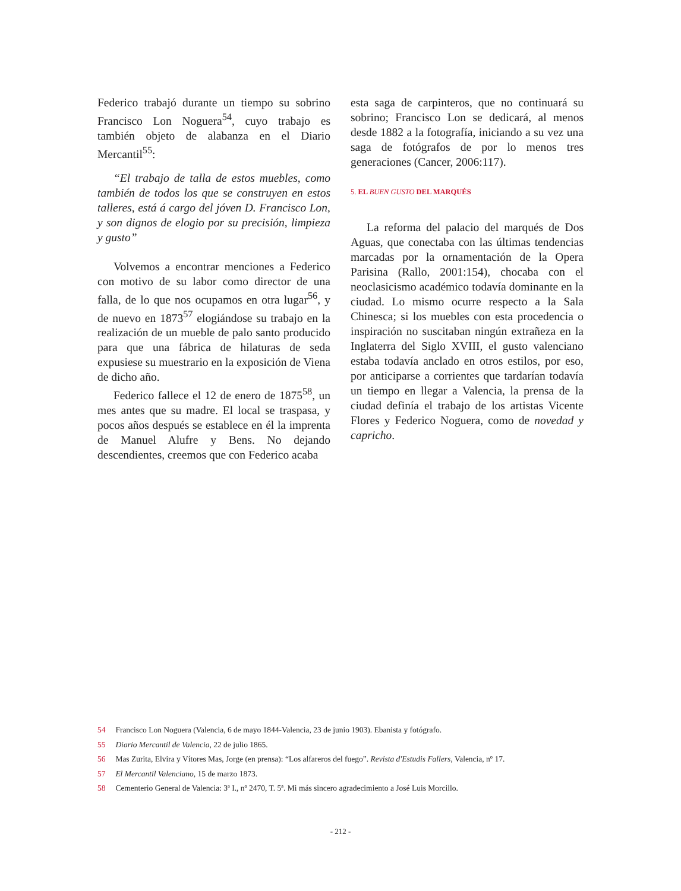Federico trabajó durante un tiempo su sobrino Francisco Lon Noguera<sup>54</sup>, cuyo trabajo es también objeto de alabanza en el Diario Mercantil<sup>55</sup>:
“El trabajo de talla de estos muebles, como también de todos los que se construyen en estos talleres, está á cargo del jóven D. Francisco Lon, y son dignos de elogio por su precisión, limpieza y gusto”
Volvemos a encontrar menciones a Federico con motivo de su labor como director de una falla, de lo que nos ocupamos en otra lugar<sup>56</sup>, y de nuevo en 1873<sup>57</sup> elogiándose su trabajo en la realización de un mueble de palo santo producido para que una fábrica de hilaturas de seda expusiese su muestrario en la exposición de Viena de dicho año.
Federico fallece el 12 de enero de 1875<sup>58</sup>, un mes antes que su madre. El local se traspasa, y pocos años después se establece en él la imprenta de Manuel Alufre y Bens. No dejando descendientes, creemos que con Federico acaba
esta saga de carpinteros, que no continuará su sobrino; Francisco Lon se dedicará, al menos desde 1882 a la fotografía, iniciando a su vez una saga de fotógrafos de por lo menos tres generaciones (Cancer, 2006:117).
5. EL BUEN GUSTO DEL MARQUÉS
La reforma del palacio del marqués de Dos Aguas, que conectaba con las últimas tendencias marcadas por la ornamentación de la Opera Parisina (Rallo, 2001:154), chocaba con el neoclasicismo académico todavía dominante en la ciudad. Lo mismo ocurre respecto a la Sala Chinesca; si los muebles con esta procedencia o inspiración no suscitaban ningún extrañeza en la Inglaterra del Siglo XVIII, el gusto valenciano estaba todavía anclado en otros estilos, por eso, por anticiparse a corrientes que tardarían todavía un tiempo en llegar a Valencia, la prensa de la ciudad definía el trabajo de los artistas Vicente Flores y Federico Noguera, como de novedad y capricho.
54 Francisco Lon Noguera (Valencia, 6 de mayo 1844-Valencia, 23 de junio 1903). Ebanista y fotógrafo.
55 Diario Mercantil de Valencia, 22 de julio 1865.
56 Mas Zurita, Elvira y Vítores Mas, Jorge (en prensa): “Los alfareros del fuego”. Revista d'Estudis Fallers, Valencia, nº 17.
57 El Mercantil Valenciano, 15 de marzo 1873.
58 Cementerio General de Valencia: 3ª I., nº 2470, T. 5ª. Mi más sincero agradecimiento a José Luis Morcillo.
- 212 -